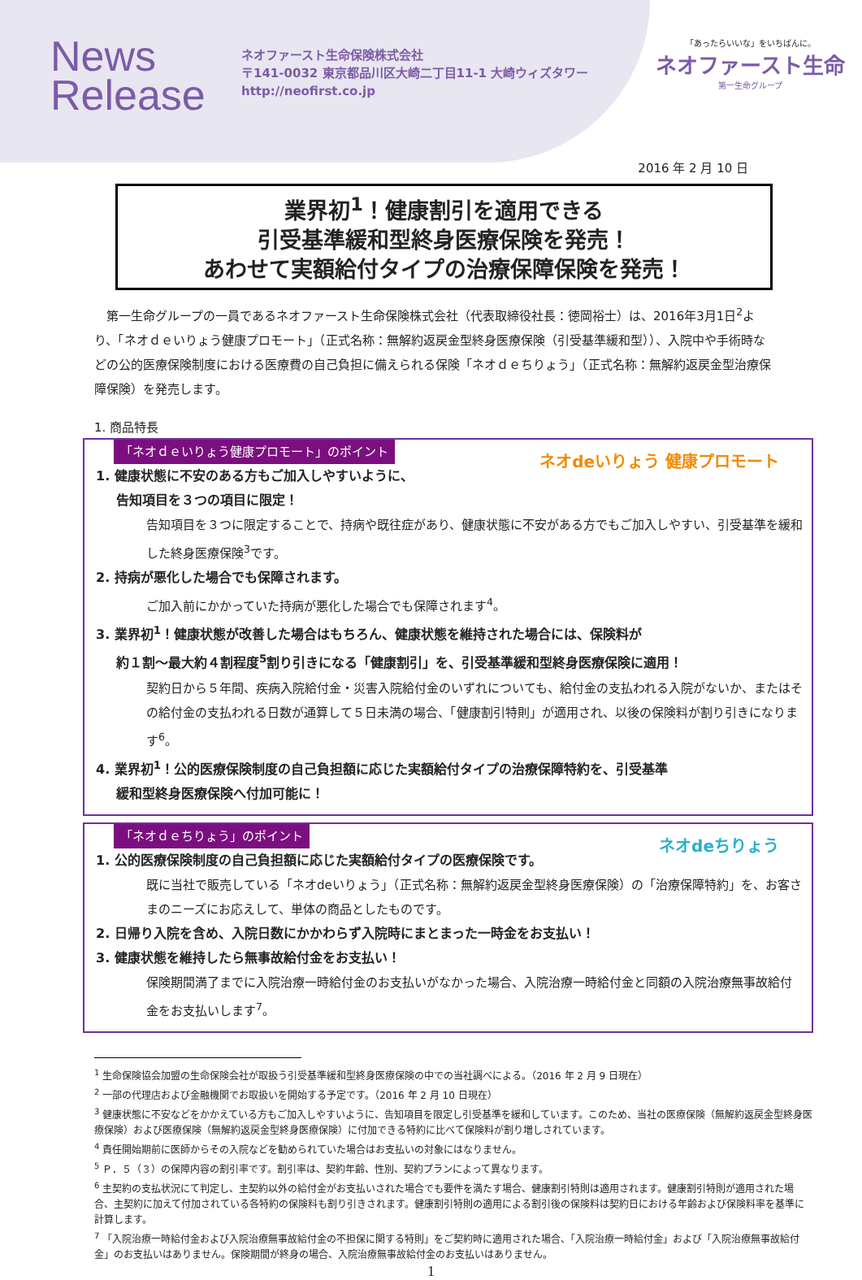News
Release
ネオファースト生命保険株式会社
〒141-0032 東京都品川区大崎二丁目11-1 大崎ウィズタワー
http://neofirst.co.jp
「あったらいいな」をいちばんに。
ネオファースト生命
第一生命グループ
2016 年 2 月 10 日
業界初<sup>1</sup>！健康割引を適用できる
引受基準緩和型終身医療保険を発売！
あわせて実額給付タイプの治療保障保険を発売！
第一生命グループの一員であるネオファースト生命保険株式会社（代表取締役社長：徳岡裕士）は、2016年3月1日<sup>2</sup>より、「ネオｄｅいりょう健康プロモート」（正式名称：無解約返戻金型終身医療保険（引受基準緩和型））、入院中や手術時などの公的医療保険制度における医療費の自己負担に備えられる保険「ネオｄｅちりょう」（正式名称：無解約返戻金型治療保障保険）を発売します。
1. 商品特長
「ネオｄｅいりょう健康プロモート」のポイント
ネオdeいりょう 健康プロモート
1. 健康状態に不安のある方もご加入しやすいように、
告知項目を３つの項目に限定！
告知項目を３つに限定することで、持病や既往症があり、健康状態に不安がある方でもご加入しやすい、引受基準を緩和した終身医療保険<sup>3</sup>です。
2. 持病が悪化した場合でも保障されます。
ご加入前にかかっていた持病が悪化した場合でも保障されます<sup>4</sup>。
3. 業界初<sup>1</sup>！健康状態が改善した場合はもちろん、健康状態を維持された場合には、保険料が
約１割～最大約４割程度<sup>5</sup>割り引きになる「健康割引」を、引受基準緩和型終身医療保険に適用！
契約日から５年間、疾病入院給付金・災害入院給付金のいずれについても、給付金の支払われる入院がないか、またはその給付金の支払われる日数が通算して５日未満の場合、「健康割引特則」が適用され、以後の保険料が割り引きになります<sup>6</sup>。
4. 業界初<sup>1</sup>！公的医療保険制度の自己負担額に応じた実額給付タイプの治療保障特約を、引受基準
緩和型終身医療保険へ付加可能に！
「ネオｄｅちりょう」のポイント
ネオdeちりょう
1. 公的医療保険制度の自己負担額に応じた実額給付タイプの医療保険です。
既に当社で販売している「ネオdeいりょう」（正式名称：無解約返戻金型終身医療保険）の「治療保障特約」を、お客さまのニーズにお応えして、単体の商品としたものです。
2. 日帰り入院を含め、入院日数にかかわらず入院時にまとまった一時金をお支払い！
3. 健康状態を維持したら無事故給付金をお支払い！
保険期間満了までに入院治療一時給付金のお支払いがなかった場合、入院治療一時給付金と同額の入院治療無事故給付金をお支払いします<sup>7</sup>。
<sup>1</sup> 生命保険協会加盟の生命保険会社が取扱う引受基準緩和型終身医療保険の中での当社調べによる。（2016 年 2 月 9 日現在）
<sup>2</sup> 一部の代理店および金融機関でお取扱いを開始する予定です。（2016 年 2 月 10 日現在）
<sup>3</sup> 健康状態に不安などをかかえている方もご加入しやすいように、告知項目を限定し引受基準を緩和しています。このため、当社の医療保険（無解約返戻金型終身医療保険）および医療保険（無解約返戻金型終身医療保険）に付加できる特約に比べて保険料が割り増しされています。
<sup>4</sup> 責任開始期前に医師からその入院などを勧められていた場合はお支払いの対象にはなりません。
<sup>5</sup> Ｐ．５（３）の保障内容の割引率です。割引率は、契約年齢、性別、契約プランによって異なります。
<sup>6</sup> 主契約の支払状況にて判定し、主契約以外の給付金がお支払いされた場合でも要件を満たす場合、健康割引特則は適用されます。健康割引特則が適用された場合、主契約に加えて付加されている各特約の保険料も割り引きされます。健康割引特則の適用による割引後の保険料は契約日における年齢および保険料率を基準に計算します。
<sup>7</sup> 「入院治療一時給付金および入院治療無事故給付金の不担保に関する特則」をご契約時に適用された場合、「入院治療一時給付金」および「入院治療無事故給付金」のお支払いはありません。保険期間が終身の場合、入院治療無事故給付金のお支払いはありません。
1